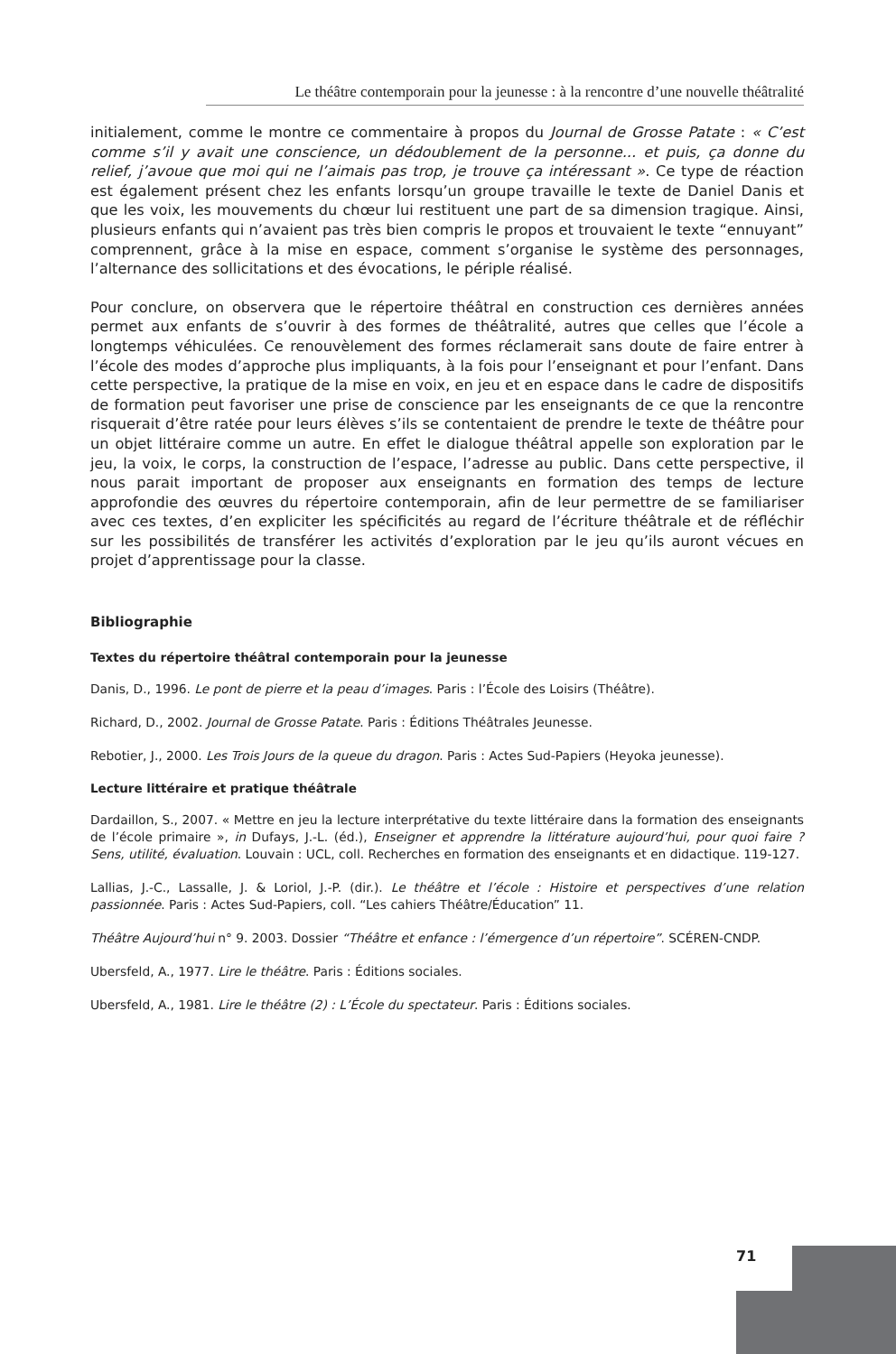Le théâtre contemporain pour la jeunesse : à la rencontre d’une nouvelle théâtralité
initialement, comme le montre ce commentaire à propos du Journal de Grosse Patate : « C’est comme s’il y avait une conscience, un dédoublement de la personne... et puis, ça donne du relief, j’avoue que moi qui ne l’aimais pas trop, je trouve ça intéressant ». Ce type de réaction est également présent chez les enfants lorsqu’un groupe travaille le texte de Daniel Danis et que les voix, les mouvements du chœur lui restituent une part de sa dimension tragique. Ainsi, plusieurs enfants qui n’avaient pas très bien compris le propos et trouvaient le texte “ennuyant” comprennent, grâce à la mise en espace, comment s’organise le système des personnages, l’alternance des sollicitations et des évocations, le périple réalisé.
Pour conclure, on observera que le répertoire théâtral en construction ces dernières années permet aux enfants de s’ouvrir à des formes de théâtralité, autres que celles que l’école a longtemps véhiculées. Ce renouvèlement des formes réclamerait sans doute de faire entrer à l’école des modes d’approche plus impliquants, à la fois pour l’enseignant et pour l’enfant. Dans cette perspective, la pratique de la mise en voix, en jeu et en espace dans le cadre de dispositifs de formation peut favoriser une prise de conscience par les enseignants de ce que la rencontre risquerait d’être ratée pour leurs élèves s’ils se contentaient de prendre le texte de théâtre pour un objet littéraire comme un autre. En effet le dialogue théâtral appelle son exploration par le jeu, la voix, le corps, la construction de l’espace, l’adresse au public. Dans cette perspective, il nous parait important de proposer aux enseignants en formation des temps de lecture approfondie des œuvres du répertoire contemporain, afin de leur permettre de se familiariser avec ces textes, d’en expliciter les spécificités au regard de l’écriture théâtrale et de réfléchir sur les possibilités de transférer les activités d’exploration par le jeu qu’ils auront vécues en projet d’apprentissage pour la classe.
Bibliographie
Textes du répertoire théâtral contemporain pour la jeunesse
Danis, D., 1996. Le pont de pierre et la peau d’images. Paris : l’École des Loisirs (Théâtre).
Richard, D., 2002. Journal de Grosse Patate. Paris : Éditions Théâtrales Jeunesse.
Rebotier, J., 2000. Les Trois Jours de la queue du dragon. Paris : Actes Sud-Papiers (Heyoka jeunesse).
Lecture littéraire et pratique théâtrale
Dardaillon, S., 2007. « Mettre en jeu la lecture interprétative du texte littéraire dans la formation des enseignants de l’école primaire », in Dufays, J.-L. (éd.), Enseigner et apprendre la littérature aujourd’hui, pour quoi faire ? Sens, utilité, évaluation. Louvain : UCL, coll. Recherches en formation des enseignants et en didactique. 119-127.
Lallias, J.-C., Lassalle, J. & Loriol, J.-P. (dir.). Le théâtre et l’école : Histoire et perspectives d’une relation passionnée. Paris : Actes Sud-Papiers, coll. “Les cahiers Théâtre/Éducation” 11.
Théâtre Aujourd’hui n° 9. 2003. Dossier “Théâtre et enfance : l’émergence d’un répertoire”. SCÉREN-CNDP.
Ubersfeld, A., 1977. Lire le théâtre. Paris : Éditions sociales.
Ubersfeld, A., 1981. Lire le théâtre (2) : L’École du spectateur. Paris : Éditions sociales.
71